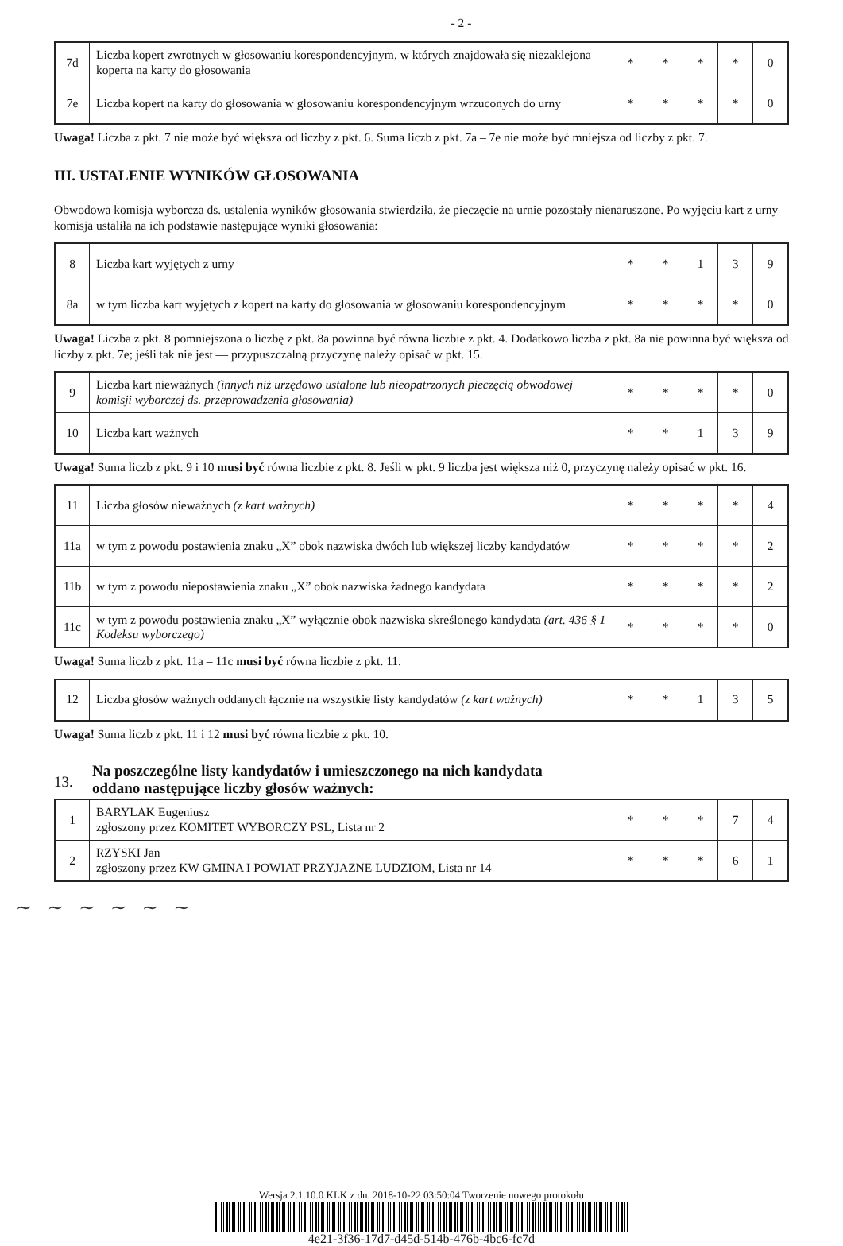- 2 -
| 7d | Liczba kopert zwrotnych w głosowaniu korespondencyjnym, w których znajdowała się niezaklejona koperta na karty do głosowania | * | * | * | * | 0 |
| 7e | Liczba kopert na karty do głosowania w głosowaniu korespondencyjnym wrzuconych do urny | * | * | * | * | 0 |
Uwaga! Liczba z pkt. 7 nie może być większa od liczby z pkt. 6. Suma liczb z pkt. 7a – 7e nie może być mniejsza od liczby z pkt. 7.
III. USTALENIE WYNIKÓW GŁOSOWANIA
Obwodowa komisja wyborcza ds. ustalenia wyników głosowania stwierdziła, że pieczęcie na urnie pozostały nienaruszone. Po wyjęciu kart z urny komisja ustaliła na ich podstawie następujące wyniki głosowania:
| 8 | Liczba kart wyjętych z urny | * | * | 1 | 3 | 9 |
| 8a | w tym liczba kart wyjętych z kopert na karty do głosowania w głosowaniu korespondencyjnym | * | * | * | * | 0 |
Uwaga! Liczba z pkt. 8 pomniejszona o liczbę z pkt. 8a powinna być równa liczbie z pkt. 4. Dodatkowo liczba z pkt. 8a nie powinna być większa od liczby z pkt. 7e; jeśli tak nie jest — przypuszczalną przyczynę należy opisać w pkt. 15.
| 9 | Liczba kart nieważnych (innych niż urzędowo ustalone lub nieopatrzonych pieczęcią obwodowej komisji wyborczej ds. przeprowadzenia głosowania) | * | * | * | * | 0 |
| 10 | Liczba kart ważnych | * | * | 1 | 3 | 9 |
Uwaga! Suma liczb z pkt. 9 i 10 musi być równa liczbie z pkt. 8. Jeśli w pkt. 9 liczba jest większa niż 0, przyczynę należy opisać w pkt. 16.
| 11 | Liczba głosów nieważnych (z kart ważnych) | * | * | * | * | 4 |
| 11a | w tym z powodu postawienia znaku „X” obok nazwiska dwóch lub większej liczby kandydatów | * | * | * | * | 2 |
| 11b | w tym z powodu niepostawienia znaku „X” obok nazwiska żadnego kandydata | * | * | * | * | 2 |
| 11c | w tym z powodu postawienia znaku „X” wyłącznie obok nazwiska skreślonego kandydata (art. 436 § 1 Kodeksu wyborczego) | * | * | * | * | 0 |
Uwaga! Suma liczb z pkt. 11a – 11c musi być równa liczbie z pkt. 11.
| 12 | Liczba głosów ważnych oddanych łącznie na wszystkie listy kandydatów (z kart ważnych) | * | * | 1 | 3 | 5 |
Uwaga! Suma liczb z pkt. 11 i 12 musi być równa liczbie z pkt. 10.
13.
Na poszczególne listy kandydatów i umieszczonego na nich kandydata
oddano następujące liczby głosów ważnych:
| 1 | BARYLAK Eugeniusz zgłoszony przez KOMITET WYBORCZY PSL, Lista nr 2 | * | * | * | 7 | 4 |
| 2 | RZYSKI Jan zgłoszony przez KW GMINA I POWIAT PRZYJAZNE LUDZIOM, Lista nr 14 | * | * | * | 6 | 1 |
~ ~ ~ ~ ~ ~
Wersja 2.1.10.0 KLK z dn. 2018-10-22 03:50:04 Tworzenie nowego protokołu
4e21-3f36-17d7-d45d-514b-476b-4bc6-fc7d